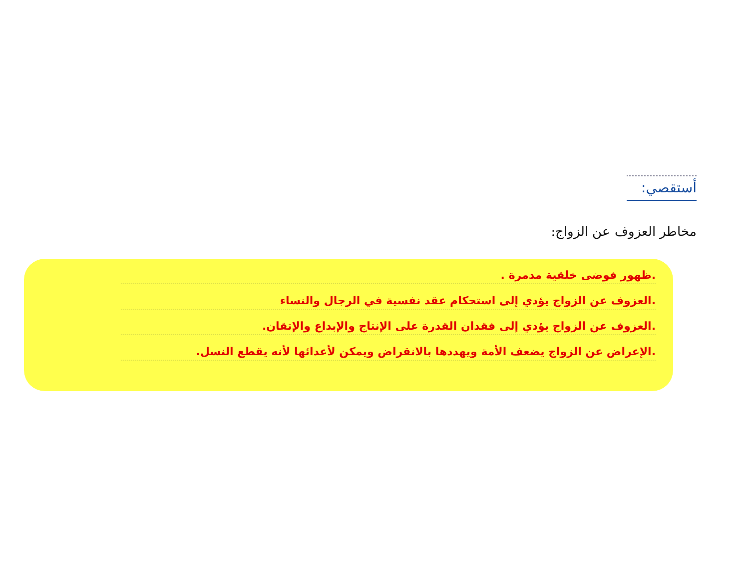أستقصي:
مخاطر العزوف عن الزواج:
.ظهور فوضى خلقية مدمرة .
.العزوف عن الزواج يؤدي إلى استحكام عقد نفسية في الرجال والنساء
.العزوف عن الزواج يؤدي إلى فقدان القدرة على الإنتاج والإبداع والإتقان.
.الإعراض عن الزواج يضعف الأمة ويهددها بالانقراض ويمكن لأعدائها لأنه يقطع النسل.